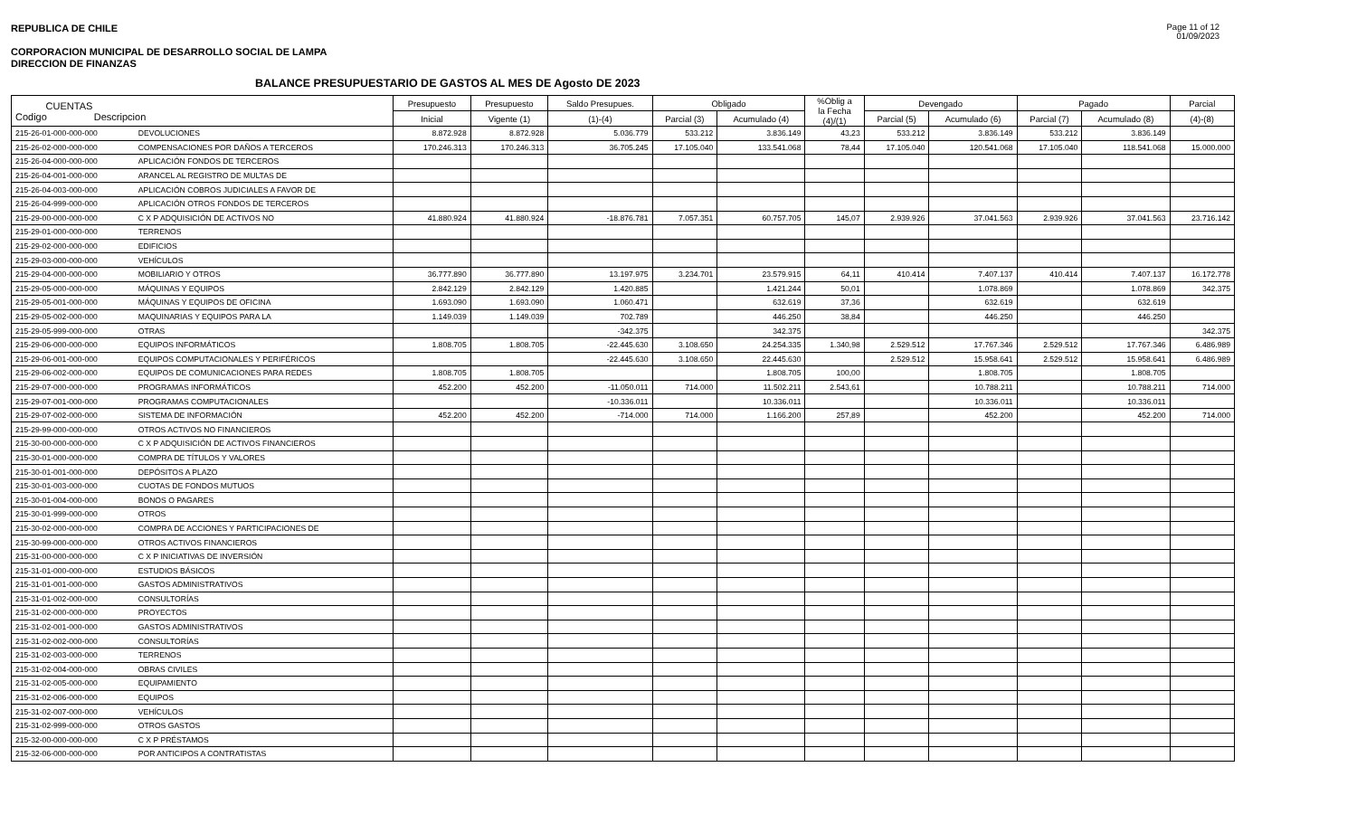Page 11 of 12
01/09/2023
REPUBLICA DE CHILE
CORPORACION MUNICIPAL DE DESARROLLO SOCIAL DE LAMPA
DIRECCION DE FINANZAS
BALANCE PRESUPUESTARIO DE GASTOS AL MES DE Agosto DE 2023
| CUENTAS Codigo Descripcion | | Presupuesto | Presupuesto | Saldo Presupues. | Obligado | | %Oblig a la Fecha (4)/(1) | Devengado | | Pagado | | Parcial |
| --- | --- | --- | --- | --- | --- | --- | --- | --- | --- | --- | --- | --- |
| | | Inicial | Vigente (1) | (1)-(4) | Parcial (3) | Acumulado (4) | | Parcial (5) | Acumulado (6) | Parcial (7) | Acumulado (8) | (4)-(8) |
| 215-26-01-000-000-000 | DEVOLUCIONES | 8.872.928 | 8.872.928 | 5.036.779 | 533.212 | 3.836.149 | 43,23 | 533.212 | 3.836.149 | 533.212 | 3.836.149 | |
| 215-26-02-000-000-000 | COMPENSACIONES POR DAÑOS A TERCEROS | 170.246.313 | 170.246.313 | 36.705.245 | 17.105.040 | 133.541.068 | 78,44 | 17.105.040 | 120.541.068 | 17.105.040 | 118.541.068 | 15.000.000 |
| 215-26-04-000-000-000 | APLICACIÓN FONDOS DE TERCEROS | | | | | | | | | | | |
| 215-26-04-001-000-000 | ARANCEL AL REGISTRO DE MULTAS DE | | | | | | | | | | | |
| 215-26-04-003-000-000 | APLICACIÓN COBROS JUDICIALES A FAVOR DE | | | | | | | | | | | |
| 215-26-04-999-000-000 | APLICACIÓN OTROS FONDOS DE TERCEROS | | | | | | | | | | | |
| 215-29-00-000-000-000 | C X P ADQUISICIÓN DE ACTIVOS NO | 41.880.924 | 41.880.924 | -18.876.781 | 7.057.351 | 60.757.705 | 145,07 | 2.939.926 | 37.041.563 | 2.939.926 | 37.041.563 | 23.716.142 |
| 215-29-01-000-000-000 | TERRENOS | | | | | | | | | | | |
| 215-29-02-000-000-000 | EDIFICIOS | | | | | | | | | | | |
| 215-29-03-000-000-000 | VEHÍCULOS | | | | | | | | | | | |
| 215-29-04-000-000-000 | MOBILIARIO Y OTROS | 36.777.890 | 36.777.890 | 13.197.975 | 3.234.701 | 23.579.915 | 64,11 | 410.414 | 7.407.137 | 410.414 | 7.407.137 | 16.172.778 |
| 215-29-05-000-000-000 | MÁQUINAS Y EQUIPOS | 2.842.129 | 2.842.129 | 1.420.885 | | 1.421.244 | 50,01 | | 1.078.869 | | 1.078.869 | 342.375 |
| 215-29-05-001-000-000 | MÁQUINAS Y EQUIPOS DE OFICINA | 1.693.090 | 1.693.090 | 1.060.471 | | 632.619 | 37,36 | | 632.619 | | 632.619 | |
| 215-29-05-002-000-000 | MAQUINARIAS Y EQUIPOS PARA LA | 1.149.039 | 1.149.039 | 702.789 | | 446.250 | 38,84 | | 446.250 | | 446.250 | |
| 215-29-05-999-000-000 | OTRAS | | | -342.375 | | 342.375 | | | | | | 342.375 |
| 215-29-06-000-000-000 | EQUIPOS INFORMÁTICOS | 1.808.705 | 1.808.705 | -22.445.630 | 3.108.650 | 24.254.335 | 1.340,98 | 2.529.512 | 17.767.346 | 2.529.512 | 17.767.346 | 6.486.989 |
| 215-29-06-001-000-000 | EQUIPOS COMPUTACIONALES Y PERIFÉRICOS | | | -22.445.630 | 3.108.650 | 22.445.630 | | 2.529.512 | 15.958.641 | 2.529.512 | 15.958.641 | 6.486.989 |
| 215-29-06-002-000-000 | EQUIPOS DE COMUNICACIONES PARA REDES | 1.808.705 | 1.808.705 | | | 1.808.705 | 100,00 | | 1.808.705 | | 1.808.705 | |
| 215-29-07-000-000-000 | PROGRAMAS INFORMÁTICOS | 452.200 | 452.200 | -11.050.011 | 714.000 | 11.502.211 | 2.543,61 | | 10.788.211 | | 10.788.211 | 714.000 |
| 215-29-07-001-000-000 | PROGRAMAS COMPUTACIONALES | | | -10.336.011 | | 10.336.011 | | | 10.336.011 | | 10.336.011 | |
| 215-29-07-002-000-000 | SISTEMA DE INFORMACIÓN | 452.200 | 452.200 | -714.000 | 714.000 | 1.166.200 | 257,89 | | 452.200 | | 452.200 | 714.000 |
| 215-29-99-000-000-000 | OTROS ACTIVOS NO FINANCIEROS | | | | | | | | | | | |
| 215-30-00-000-000-000 | C X P ADQUISICIÓN DE ACTIVOS FINANCIEROS | | | | | | | | | | | |
| 215-30-01-000-000-000 | COMPRA DE TÍTULOS Y VALORES | | | | | | | | | | | |
| 215-30-01-001-000-000 | DEPÓSITOS A PLAZO | | | | | | | | | | | |
| 215-30-01-003-000-000 | CUOTAS DE FONDOS MUTUOS | | | | | | | | | | | |
| 215-30-01-004-000-000 | BONOS O PAGARES | | | | | | | | | | | |
| 215-30-01-999-000-000 | OTROS | | | | | | | | | | | |
| 215-30-02-000-000-000 | COMPRA DE ACCIONES Y PARTICIPACIONES DE | | | | | | | | | | | |
| 215-30-99-000-000-000 | OTROS ACTIVOS FINANCIEROS | | | | | | | | | | | |
| 215-31-00-000-000-000 | C X P INICIATIVAS DE INVERSIÓN | | | | | | | | | | | |
| 215-31-01-000-000-000 | ESTUDIOS BÁSICOS | | | | | | | | | | | |
| 215-31-01-001-000-000 | GASTOS ADMINISTRATIVOS | | | | | | | | | | | |
| 215-31-01-002-000-000 | CONSULTORÍAS | | | | | | | | | | | |
| 215-31-02-000-000-000 | PROYECTOS | | | | | | | | | | | |
| 215-31-02-001-000-000 | GASTOS ADMINISTRATIVOS | | | | | | | | | | | |
| 215-31-02-002-000-000 | CONSULTORÍAS | | | | | | | | | | | |
| 215-31-02-003-000-000 | TERRENOS | | | | | | | | | | | |
| 215-31-02-004-000-000 | OBRAS CIVILES | | | | | | | | | | | |
| 215-31-02-005-000-000 | EQUIPAMIENTO | | | | | | | | | | | |
| 215-31-02-006-000-000 | EQUIPOS | | | | | | | | | | | |
| 215-31-02-007-000-000 | VEHÍCULOS | | | | | | | | | | | |
| 215-31-02-999-000-000 | OTROS GASTOS | | | | | | | | | | | |
| 215-32-00-000-000-000 | C X P PRÉSTAMOS | | | | | | | | | | | |
| 215-32-06-000-000-000 | POR ANTICIPOS A CONTRATISTAS | | | | | | | | | | | |